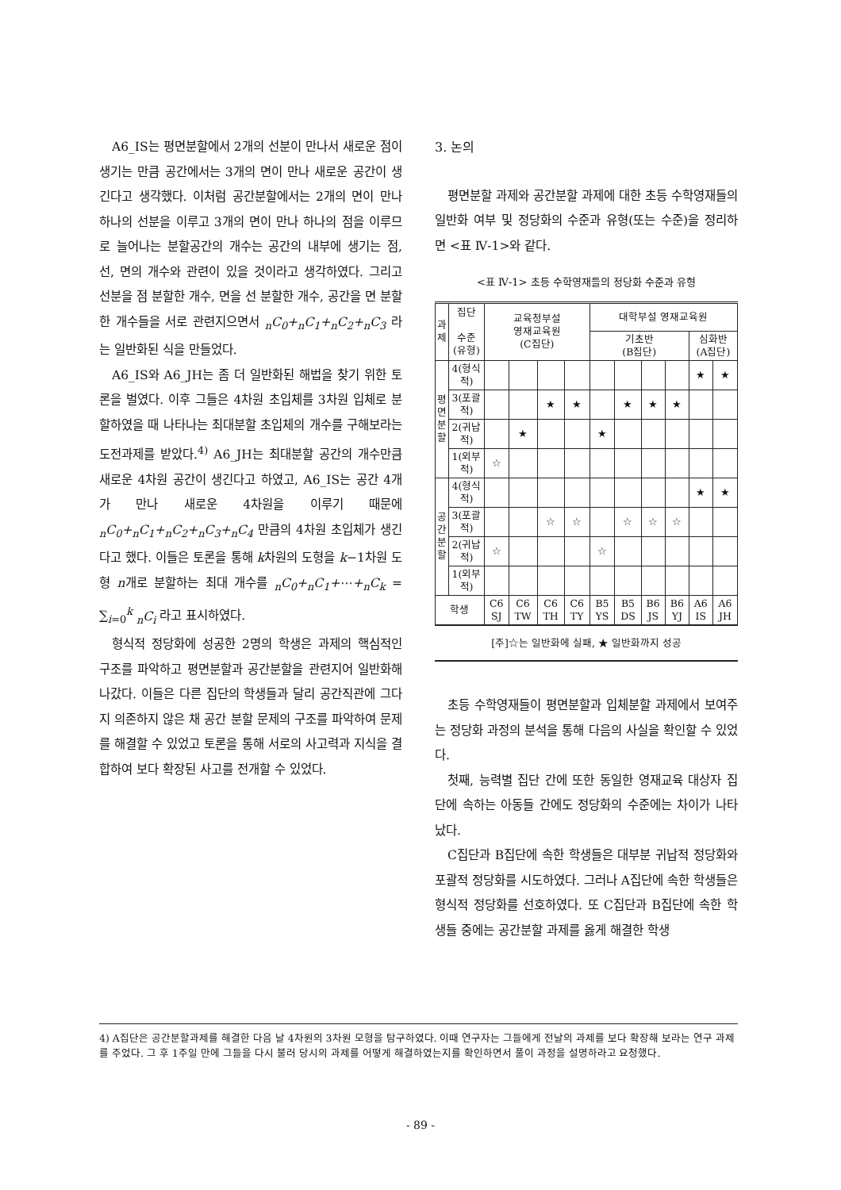A6_IS는 평면분할에서 2개의 선분이 만나서 새로운 점이 생기는 만큼 공간에서는 3개의 면이 만나 새로운 공간이 생긴다고 생각했다. 이처럼 공간분할에서는 2개의 면이 만나 하나의 선분을 이루고 3개의 면이 만나 하나의 점을 이루므로 늘어나는 분할공간의 개수는 공간의 내부에 생기는 점, 선, 면의 개수와 관련이 있을 것이라고 생각하였다. 그리고 선분을 점 분할한 개수, 면을 선 분할한 개수, 공간을 면 분할한 개수들을 서로 관련지으면서 <sub>n</sub>C<sub>0</sub>+<sub>n</sub>C<sub>1</sub>+<sub>n</sub>C<sub>2</sub>+<sub>n</sub>C<sub>3</sub> 라는 일반화된 식을 만들었다.
A6_IS와 A6_JH는 좀 더 일반화된 해법을 찾기 위한 토론을 벌였다. 이후 그들은 4차원 초입체를 3차원 입체로 분할하였을 때 나타나는 최대분할 초입체의 개수를 구해보라는 도전과제를 받았다.<sup>4)</sup> A6_JH는 최대분할 공간의 개수만큼 새로운 4차원 공간이 생긴다고 하였고, A6_IS는 공간 4개가 만나 새로운 4차원을 이루기 때문에 <sub>n</sub>C<sub>0</sub>+<sub>n</sub>C<sub>1</sub>+<sub>n</sub>C<sub>2</sub>+<sub>n</sub>C<sub>3</sub>+<sub>n</sub>C<sub>4</sub> 만큼의 4차원 초입체가 생긴다고 했다. 이들은 토론을 통해 k차원의 도형을 k−1차원 도형 n개로 분할하는 최대 개수를 <sub>n</sub>C<sub>0</sub>+<sub>n</sub>C<sub>1</sub>+⋯+<sub>n</sub>C<sub>k</sub> = ∑<sub>i=0</sub><sup>k</sup> <sub>n</sub>C<sub>i</sub> 라고 표시하였다.
형식적 정당화에 성공한 2명의 학생은 과제의 핵심적인 구조를 파악하고 평면분할과 공간분할을 관련지어 일반화해 나갔다. 이들은 다른 집단의 학생들과 달리 공간직관에 그다지 의존하지 않은 채 공간 분할 문제의 구조를 파악하여 문제를 해결할 수 있었고 토론을 통해 서로의 사고력과 지식을 결합하여 보다 확장된 사고를 전개할 수 있었다.
3. 논의
평면분할 과제와 공간분할 과제에 대한 초등 수학영재들의 일반화 여부 및 정당화의 수준과 유형(또는 수준)을 정리하면 <표 Ⅳ-1>와 같다.
<표 Ⅳ-1> 초등 수학영재들의 정당화 수준과 유형
| 과 제 | 집단 수준(유형) | 교육청부설 영재교육원 (C집단) | | | | 대학부설 영재교육원 | | | | | |
| --- | --- | --- | --- | --- | --- | --- | --- | --- | --- | --- | --- |
| | | | | | | 기초반 (B집단) | | | | 심화반 (A집단) | |
| 평 면 분 할 | 4(형식적) | | | | | | | | | ★ | ★ |
| | 3(포괄적) | | | ★ | ★ | | ★ | ★ | ★ | | |
| | 2(귀납적) | | ★ | | | ★ | | | | | |
| | 1(외부적) | ☆ | | | | | | | | | |
| 공 간 분 할 | 4(형식적) | | | | | | | | | ★ | ★ |
| | 3(포괄적) | | | ☆ | ☆ | | ☆ | ☆ | ☆ | | |
| | 2(귀납적) | ☆ | | | | ☆ | | | | | |
| | 1(외부적) | | | | | | | | | | |
| 학생 | | C6 SJ | C6 TW | C6 TH | C6 TY | B5 YS | B5 DS | B6 JS | B6 YJ | A6 IS | A6 JH |
[주]☆는 일반화에 실패, ★ 일반화까지 성공
초등 수학영재들이 평면분할과 입체분할 과제에서 보여주는 정당화 과정의 분석을 통해 다음의 사실을 확인할 수 있었다.
첫째, 능력별 집단 간에 또한 동일한 영재교육 대상자 집단에 속하는 아동들 간에도 정당화의 수준에는 차이가 나타났다.
C집단과 B집단에 속한 학생들은 대부분 귀납적 정당화와 포괄적 정당화를 시도하였다. 그러나 A집단에 속한 학생들은 형식적 정당화를 선호하였다. 또 C집단과 B집단에 속한 학생들 중에는 공간분할 과제를 옳게 해결한 학생
4) A집단은 공간분할과제를 해결한 다음 날 4차원의 3차원 모형을 탐구하였다. 이때 연구자는 그들에게 전날의 과제를 보다 확장해 보라는 연구 과제를 주었다. 그 후 1주일 만에 그들을 다시 불러 당시의 과제를 어떻게 해결하였는지를 확인하면서 풀이 과정을 설명하라고 요청했다.
- 89 -